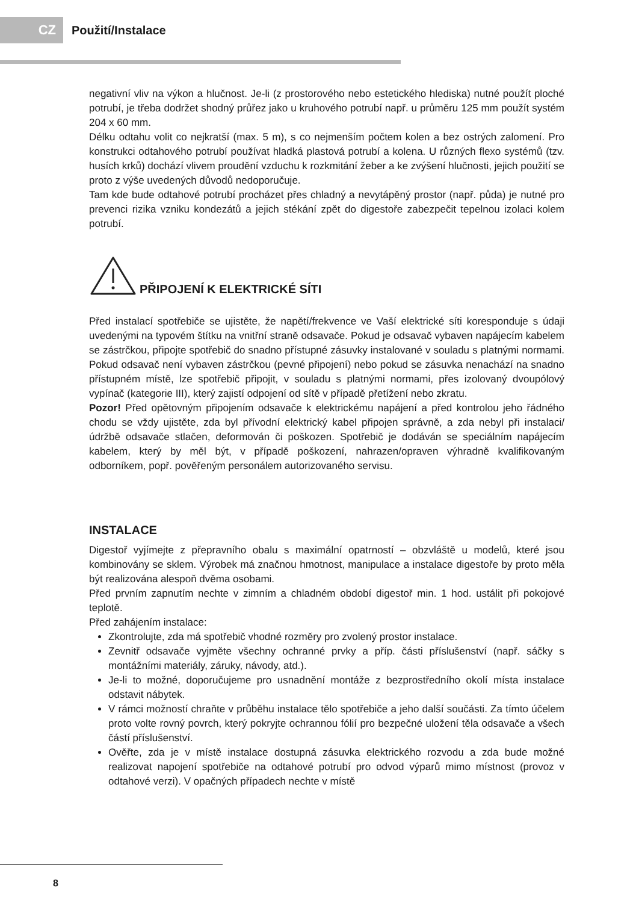CZ
Použití/Instalace
negativní vliv na výkon a hlučnost. Je-li (z prostorového nebo estetického hlediska) nutné použít ploché potrubí, je třeba dodržet shodný průřez jako u kruhového potrubí např. u průměru 125 mm použít systém 204 x 60 mm.
Délku odtahu volit co nejkratší (max. 5 m), s co nejmenším počtem kolen a bez ostrých zalomení. Pro konstrukci odtahového potrubí používat hladká plastová potrubí a kolena. U různých flexo systémů (tzv. husích krků) dochází vlivem proudění vzduchu k rozkmitání žeber a ke zvýšení hlučnosti, jejich použití se proto z výše uvedených důvodů nedoporučuje.
Tam kde bude odtahové potrubí procházet přes chladný a nevytápěný prostor (např. půda) je nutné pro prevenci rizika vzniku kondezátů a jejich stékání zpět do digestoře zabezpečit tepelnou izolaci kolem potrubí.
PŘIPOJENÍ K ELEKTRICKÉ SÍTI
Před instalací spotřebiče se ujistěte, že napětí/frekvence ve Vaší elektrické síti koresponduje s údaji uvedenými na typovém štítku na vnitřní straně odsavače. Pokud je odsavač vybaven napájecím kabelem se zástrčkou, připojte spotřebič do snadno přístupné zásuvky instalované v souladu s platnými normami. Pokud odsavač není vybaven zástrčkou (pevné připojení) nebo pokud se zásuvka nenachází na snadno přístupném místě, lze spotřebič připojit, v souladu s platnými normami, přes izolovaný dvoupólový vypínač (kategorie III), který zajistí odpojení od sítě v případě přetížení nebo zkratu.
Pozor! Před opětovným připojením odsavače k elektrickému napájení a před kontrolou jeho řádného chodu se vždy ujistěte, zda byl přívodní elektrický kabel připojen správně, a zda nebyl při instalaci/údržbě odsavače stlačen, deformován či poškozen. Spotřebič je dodáván se speciálním napájecím kabelem, který by měl být, v případě poškození, nahrazen/opraven výhradně kvalifikovaným odborníkem, popř. pověřeným personálem autorizovaného servisu.
INSTALACE
Digestoř vyjímejte z přepravního obalu s maximální opatrností – obzvláště u modelů, které jsou kombinovány se sklem. Výrobek má značnou hmotnost, manipulace a instalace digestoře by proto měla být realizována alespoň dvěma osobami.
Před prvním zapnutím nechte v zimním a chladném období digestoř min. 1 hod. ustálit při pokojové teplotě.
Před zahájením instalace:
Zkontrolujte, zda má spotřebič vhodné rozměry pro zvolený prostor instalace.
Zevnitř odsavače vyjměte všechny ochranné prvky a příp. části příslušenství (např. sáčky s montážními materiály, záruky, návody, atd.).
Je-li to možné, doporučujeme pro usnadnění montáže z bezprostředního okolí místa instalace odstavit nábytek.
V rámci možností chraňte v průběhu instalace tělo spotřebiče a jeho další součásti. Za tímto účelem proto volte rovný povrch, který pokryjte ochrannou fólií pro bezpečné uložení těla odsavače a všech částí příslušenství.
Ověřte, zda je v místě instalace dostupná zásuvka elektrického rozvodu a zda bude možné realizovat napojení spotřebiče na odtahové potrubí pro odvod výparů mimo místnost (provoz v odtahové verzi). V opačných případech nechte v místě
8